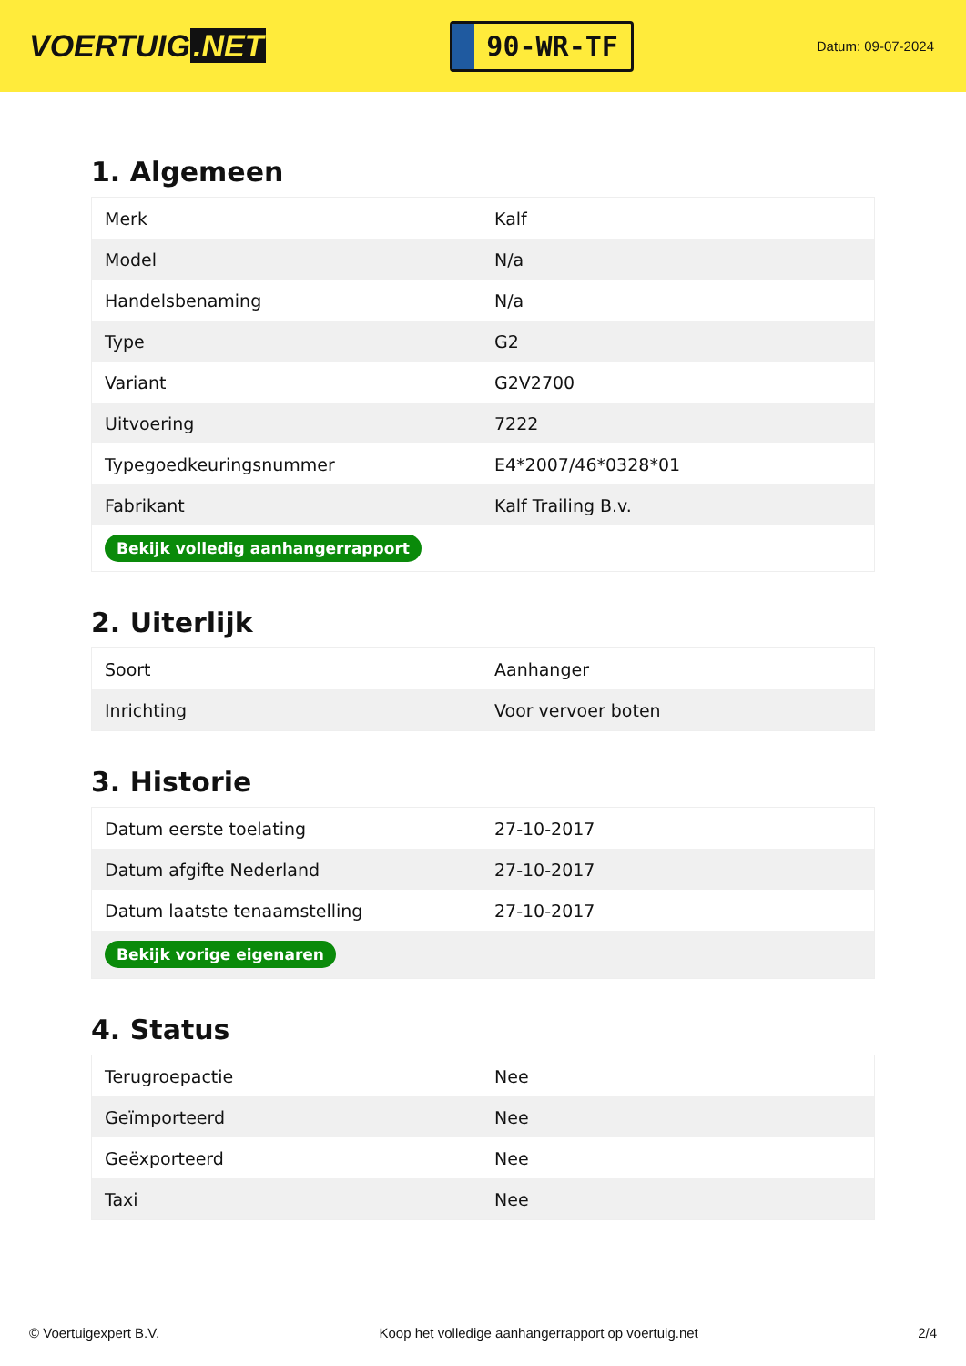VOERTUIG.NET
90-WR-TF
Datum: 09-07-2024
1. Algemeen
| Merk | Kalf |
| Model | N/a |
| Handelsbenaming | N/a |
| Type | G2 |
| Variant | G2V2700 |
| Uitvoering | 7222 |
| Typegoedkeuringsnummer | E4*2007/46*0328*01 |
| Fabrikant | Kalf Trailing B.v. |
| Bekijk volledig aanhangerrapport | |
2. Uiterlijk
| Soort | Aanhanger |
| Inrichting | Voor vervoer boten |
3. Historie
| Datum eerste toelating | 27-10-2017 |
| Datum afgifte Nederland | 27-10-2017 |
| Datum laatste tenaamstelling | 27-10-2017 |
| Bekijk vorige eigenaren | |
4. Status
| Terugroepactie | Nee |
| Geïmporteerd | Nee |
| Geëxporteerd | Nee |
| Taxi | Nee |
© Voertuigexpert B.V. Koop het volledige aanhangerrapport op voertuig.net 2/4